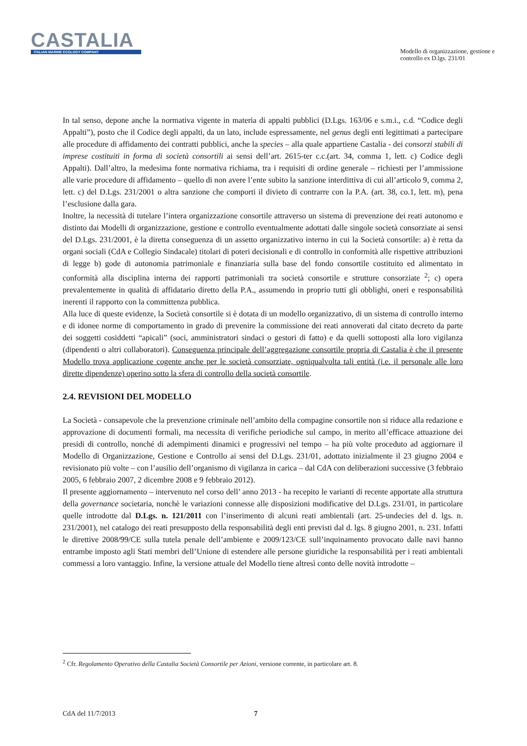CASTALIA
ITALIAN MARINE ECOLOGY COMPANY
Modello di organizzazione, gestione e controllo ex D.lgs. 231/01
In tal senso, depone anche la normativa vigente in materia di appalti pubblici (D.Lgs. 163/06 e s.m.i., c.d. “Codice degli Appalti”), posto che il Codice degli appalti, da un lato, include espressamente, nel genus degli enti legittimati a partecipare alle procedure di affidamento dei contratti pubblici, anche la species – alla quale appartiene Castalia - dei consorzi stabili di imprese costituiti in forma di società consortili ai sensi dell’art. 2615-ter c.c.(art. 34, comma 1, lett. c) Codice degli Appalti). Dall’altro, la medesima fonte normativa richiama, tra i requisiti di ordine generale – richiesti per l’ammissione alle varie procedure di affidamento – quello di non avere l’ente subito la sanzione interdittiva di cui all’articolo 9, comma 2, lett. c) del D.Lgs. 231/2001 o altra sanzione che comporti il divieto di contrarre con la P.A. (art. 38, co.1, lett. m), pena l’esclusione dalla gara.
Inoltre, la necessità di tutelare l’intera organizzazione consortile attraverso un sistema di prevenzione dei reati autonomo e distinto dai Modelli di organizzazione, gestione e controllo eventualmente adottati dalle singole società consorziate ai sensi del D.Lgs. 231/2001, è la diretta conseguenza di un assetto organizzativo interno in cui la Società consortile: a) è retta da organi sociali (CdA e Collegio Sindacale) titolari di poteri decisionali e di controllo in conformità alle rispettive attribuzioni di legge b) gode di autonomia patrimoniale e finanziaria sulla base del fondo consortile costituito ed alimentato in conformità alla disciplina interna dei rapporti patrimoniali tra società consortile e strutture consorziate <sup>2</sup>; c) opera prevalentemente in qualità di affidatario diretto della P.A., assumendo in proprio tutti gli obblighi, oneri e responsabilità inerenti il rapporto con la committenza pubblica.
Alla luce di queste evidenze, la Società consortile si è dotata di un modello organizzativo, di un sistema di controllo interno e di idonee norme di comportamento in grado di prevenire la commissione dei reati annoverati dal citato decreto da parte dei soggetti cosiddetti “apicali” (soci, amministratori sindaci o gestori di fatto) e da quelli sottoposti alla loro vigilanza (dipendenti o altri collaboratori). Conseguenza principale dell’aggregazione consortile propria di Castalia è che il presente Modello trova applicazione cogente anche per le società consorziate, ogniqualvolta tali entità (i.e. il personale alle loro dirette dipendenze) operino sotto la sfera di controllo della società consortile.
2.4. REVISIONI DEL MODELLO
La Società - consapevole che la prevenzione criminale nell’ambito della compagine consortile non si riduce alla redazione e approvazione di documenti formali, ma necessita di verifiche periodiche sul campo, in merito all’efficace attuazione dei presidi di controllo, nonché di adempimenti dinamici e progressivi nel tempo – ha più volte proceduto ad aggiornare il Modello di Organizzazione, Gestione e Controllo ai sensi del D.Lgs. 231/01, adottato inizialmente il 23 giugno 2004 e revisionato più volte – con l’ausilio dell’organismo di vigilanza in carica – dal CdA con deliberazioni successive (3 febbraio 2005, 6 febbraio 2007, 2 dicembre 2008 e 9 febbraio 2012).
Il presente aggiornamento – intervenuto nel corso dell’ anno 2013 - ha recepito le varianti di recente apportate alla struttura della governance societaria, nonchè le variazioni connesse alle disposizioni modificative del D.Lgs. 231/01, in particolare quelle introdotte dal D.Lgs. n. 121/2011 con l’inserimento di alcuni reati ambientali (art. 25-undecies del d. lgs. n. 231/2001), nel catalogo dei reati presupposto della responsabilità degli enti previsti dal d. lgs. 8 giugno 2001, n. 231. Infatti le direttive 2008/99/CE sulla tutela penale dell’ambiente e 2009/123/CE sull’inquinamento provocato dalle navi hanno entrambe imposto agli Stati membri dell’Unione di estendere alle persone giuridiche la responsabilità per i reati ambientali commessi a loro vantaggio. Infine, la versione attuale del Modello tiene altresì conto delle novità introdotte –
<sup>2</sup> Cfr. Regolamento Operativo della Castalia Società Consortile per Azioni, versione corrente, in particolare art. 8.
CdA del 11/7/2013 7